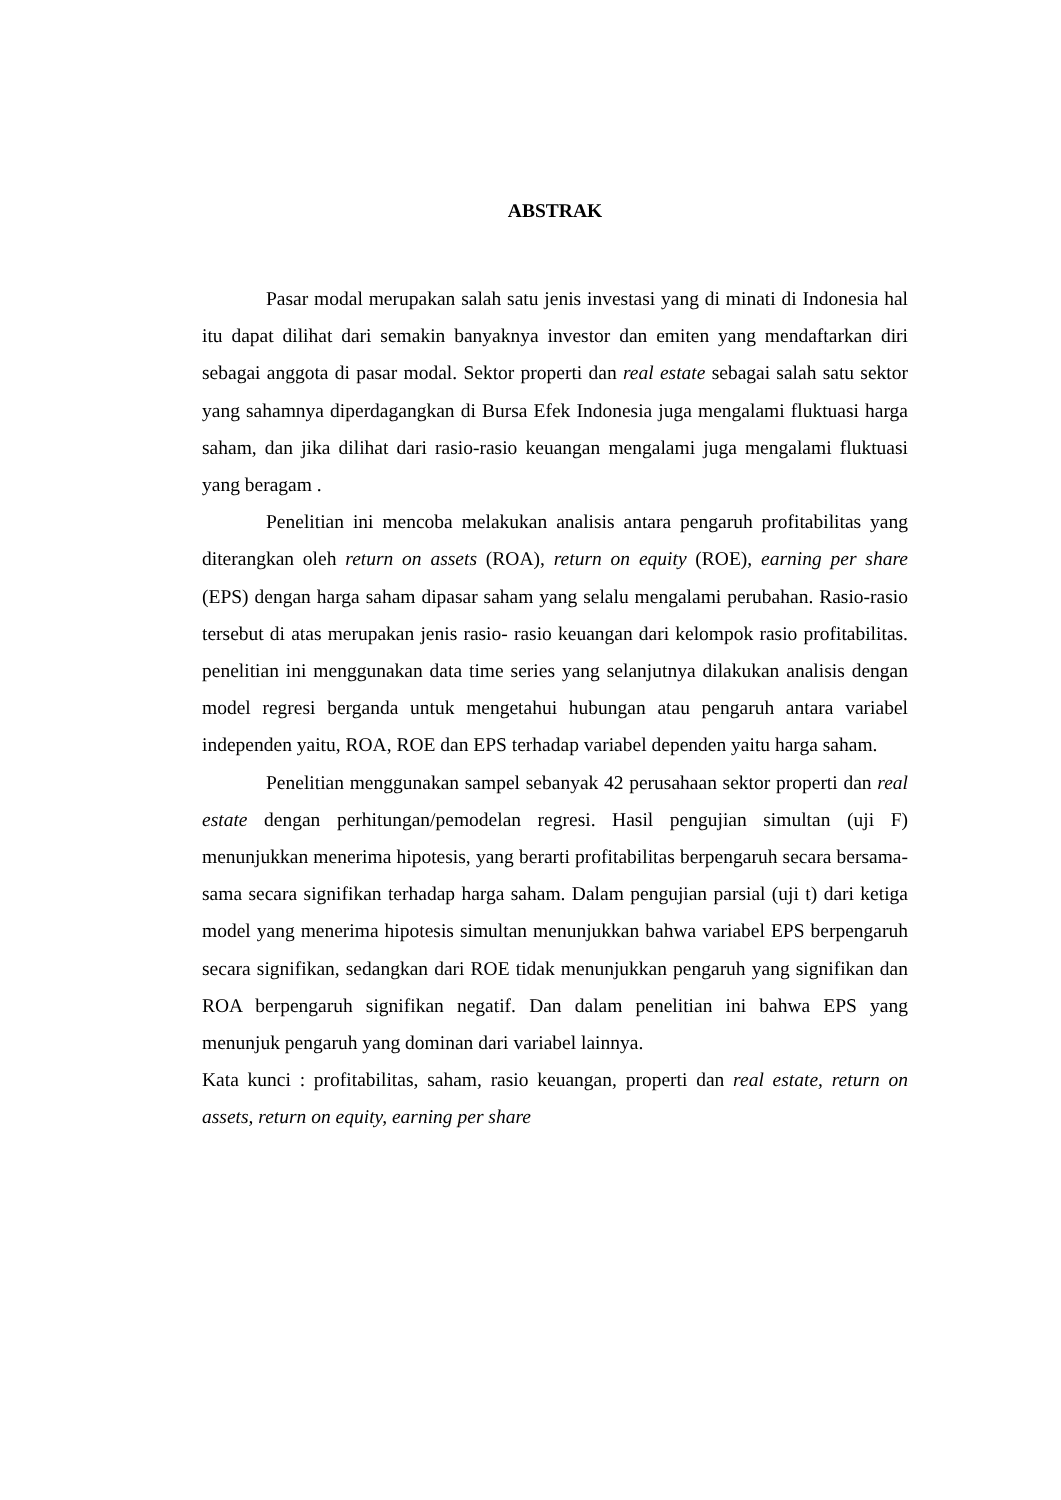ABSTRAK
Pasar modal merupakan salah satu jenis investasi yang di minati di Indonesia hal itu dapat dilihat dari semakin banyaknya investor dan emiten yang mendaftarkan diri sebagai anggota di pasar modal. Sektor properti dan real estate sebagai salah satu sektor yang sahamnya diperdagangkan di Bursa Efek Indonesia juga mengalami fluktuasi harga saham, dan jika dilihat dari rasio-rasio keuangan mengalami juga mengalami fluktuasi yang beragam .
Penelitian ini mencoba melakukan analisis antara pengaruh profitabilitas yang diterangkan oleh return on assets (ROA), return on equity (ROE), earning per share (EPS) dengan harga saham dipasar saham yang selalu mengalami perubahan. Rasio-rasio tersebut di atas merupakan jenis rasio- rasio keuangan dari kelompok rasio profitabilitas. penelitian ini menggunakan data time series yang selanjutnya dilakukan analisis dengan model regresi berganda untuk mengetahui hubungan atau pengaruh antara variabel independen yaitu, ROA, ROE dan EPS terhadap variabel dependen yaitu harga saham.
Penelitian menggunakan sampel sebanyak 42 perusahaan sektor properti dan real estate dengan perhitungan/pemodelan regresi. Hasil pengujian simultan (uji F) menunjukkan menerima hipotesis, yang berarti profitabilitas berpengaruh secara bersama-sama secara signifikan terhadap harga saham. Dalam pengujian parsial (uji t) dari ketiga model yang menerima hipotesis simultan menunjukkan bahwa variabel EPS berpengaruh secara signifikan, sedangkan dari ROE tidak menunjukkan pengaruh yang signifikan dan ROA berpengaruh signifikan negatif. Dan dalam penelitian ini bahwa EPS yang menunjuk pengaruh yang dominan dari variabel lainnya.
Kata kunci : profitabilitas, saham, rasio keuangan, properti dan real estate, return on assets, return on equity, earning per share